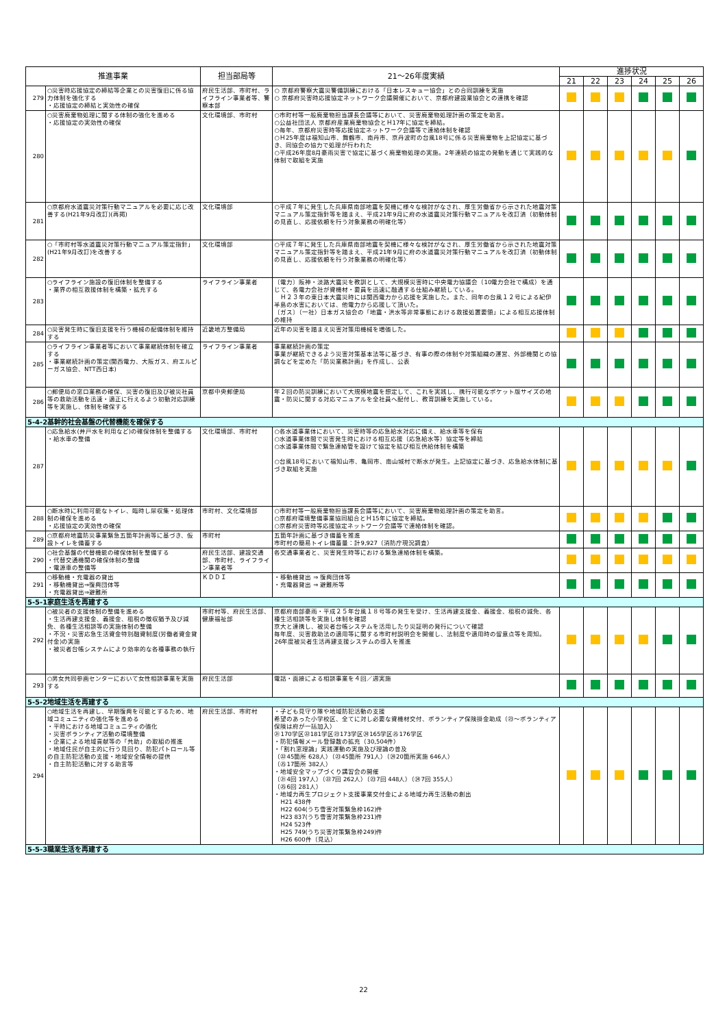| 推進事業 | | 担当部局等 | 21～26年度実績 | 進捗状況 | | | | | |
| --- | --- | --- | --- | --- | --- | --- | --- | --- | --- |
| | | | | 21 | 22 | 23 | 24 | 25 | 26 |
| 279 | ○災害時応援協定の締結等企業との災害復旧に係る協力体制を強化する ・応援協定の締結と実効性の確保 | 府民生活部、市町村、ライフライン事業者等、警察本部 | ○ 京都府警察大震災警備訓練における「日本レスキュー協会」との合同訓練を実施 ○ 京都府災害時応援協定ネットワーク会議開催において、京都府建設業協会との連携を確認 | | | | | | |
| 280 | ○災害廃棄物処理に関する体制の強化を進める ・応援協定の実効性の確保 | 文化環境部、市町村 | ○市町村等一般廃棄物担当課長会議等において、災害廃棄物処理計画の策定を助言。 ○公益社団法人 京都府産業廃棄物協会とＨ17年に協定を締結。 ○毎年、京都府災害時等応援協定ネットワーク会議等で連絡体制を確認 ○Ｈ25年度は福知山市、舞鶴市、南丹市、京丹波町の台風18号に係る災害廃棄物を上記協定に基づき、同協会の協力で処理が行われた ○平成26年度8月豪雨災害で協定に基づく廃棄物処理の実施。2年連続の協定の発動を通じて実践的な体制で取組を実施 | | | | | | |
| 281 | ○京都府水道震災対策行動マニュアルを必要に応じ改善する(H21年9月改訂)(再掲) | 文化環境部 | ○平成７年に発生した兵庫県南部地震を契機に様々な検討がなされ、厚生労働省から示された地震対策マニュアル策定指針等を踏まえ、平成21年9月に府の水道震災対策行動マニュアルを改訂済（初動体制の見直し、応援依頼を行う対象業務の明確化等） | | | | | | |
| 282 | ○「市町村等水道震災対策行動マニュアル策定指針」(H21年9月改訂)を改善する | 文化環境部 | ○平成７年に発生した兵庫県南部地震を契機に様々な検討がなされ、厚生労働省から示された地震対策マニュアル策定指針等を踏まえ、平成21年9月に府の水道震災対策行動マニュアルを改訂済（初動体制の見直し、応援依頼を行う対象業務の明確化等） | | | | | | |
| 283 | ○ライフライン施設の復旧体制を整備する ・業界の相互救援体制を構築・拡充する | ライフライン事業者 | 〔電力〕阪神・淡路大震災を教訓として、大規模災害時に中央電力協議会（10電力会社で構成）を通じて、各電力会社が資機材・要員を迅速に融通する仕組み継続している。 Ｈ２３年の東日本大震災時には関西電力から応援を実施した。また、同年の台風１２号による紀伊半島の水害においては、他電力から応援して頂いた。 〔ガス〕（一社）日本ガス協会の「地震・洪水等非常事態における救援処置要領」による相互応援体制の維持 | | | | | | |
| 284 | ○災害発生時に復旧支援を行う機械の配備体制を維持する | 近畿地方整備局 | 近年の災害を踏まえ災害対策用機械を増強した。 | | | | | | |
| 285 | ○ライフライン事業者等において事業継続体制を確立する ・事業継続計画の策定(関西電力、大阪ガス、府エルピーガス協会、NTT西日本) | ライフライン事業者 | 事業継続計画の策定 事業が継続できるよう災害対策基本法等に基づき、有事の際の体制や対策組織の運営、外部機関との協調などを定めた「防災業務計画」を作成し、公表 | | | | | | |
| 286 | ○郵便局の窓口業務の確保、災害の復旧及び被災社員等の救助活動を迅速・適正に行えるよう初動対応訓練等を実施し、体制を確保する | 京都中央郵便局 | 年２回の防災訓練において大規模地震を想定して、これを実践し、携行可能なポケット版サイズの地震・防災に関する対応マニュアルを全社員へ配付し、教育訓練を実施している。 | | | | | | |
| 5-4-2基幹的社会基盤の代替機能を確保する | | | | | | | | | |
| 287 | ○応急給水(井戸水を利用など)の確保体制を整備する ・給水車の整備 | 文化環境部、市町村 | ○各水道事業体において、災害時等の応急給水対応に備え、給水車等を保有 ○水道事業体間で災害発生時における相互応援（応急給水等）協定等を締結 ○水道事業体間で緊急連絡管を設けて協定を結び相互供給体制を構築 ○台風18号において福知山市、亀岡市、南山城村で断水が発生。上記協定に基づき、応急給水体制に基づき取組を実施 | | | | | | |
| 288 | ○断水時に利用可能なトイレ、臨時し尿収集・処理体制の確保を進める ・応援協定の実効性の確保 | 市町村、文化環境部 | ○市町村等一般廃棄物担当課長会議等において、災害廃棄物処理計画の策定を助言。 ○京都府環境整備事業協同組合とＨ15年に協定を締結。 ○京都府災害時等応援協定ネットワーク会議等で連絡体制を確認。 | | | | | | |
| 289 | ○京都府地震防災事業緊急五箇年計画等に基づき、仮設トイレを備蓄する | 市町村 | 五箇年計画に基づき備蓄を推進 市町村の簡易トイレ備蓄量：計9,927（消防庁現況調査） | | | | | | |
| 290 | ○社会基盤の代替機能の確保体制を整備する ・代替交通機関の確保体制の整備 ・電源車の整備等 | 府民生活部、建設交通部、市町村、ライフライン事業者等 | 各交通事業者と、災害発生時等における緊急連絡体制を構築。 | | | | | | |
| 291 | ○移動機・充電器の貸出 ・移動機貸出⇒復興団体等 ・充電器貸出⇒避難所 | ＫＤＤＩ | ・移動機貸出 ⇒ 復興団体等 ・充電器貸出 ⇒ 避難所等 | | | | | | |
| 5-5-1家庭生活を再建する | | | | | | | | | |
| 292 | ○被災者の支援体制の整備を進める ・生活再建支援金、義援金、租税の徴収猶予及び減免、各種生活相談等の実施体制の整備 ・不況・災害応急生活資金特別融資制度(労働者資金貸付金)の実施 ・被災者台帳システムにより効率的な各種事務の執行 | 市町村等、府民生活部、健康福祉部 | 京都府南部豪雨・平成２５年台風１８号等の発生を受け、生活再建支援金、義援金、租税の減免、各種生活相談等を実施し体制を確認 京大と連携し、被災者台帳システムを活用したり災証明の発行について確認 毎年度、災害救助法の適用等に関する市町村説明会を開催し、法制度や適用時の留意点等を周知。 26年度被災者生活再建支援システムの導入を推進 | | | | | | |
| 293 | ○男女共同参画センターにおいて女性相談事業を実施する | 府民生活部 | 電話・面接による相談事業を４回／週実施 | | | | | | |
| 5-5-2地域生活を再建する | | | | | | | | | |
| 294 | ○地域生活を再建し、早期復興を可能とするため、地域コミュニティの強化等を進める ・平時における地域コミュニティの強化 ・災害ボランティア活動の環境整備 ・企業による地域貢献等の「共助」の取組の推進 ・地域住民が自主的に行う見回り、防犯パトロール等の自主防犯活動の支援・地域安全情報の提供 ・自主防犯活動に対する助言等 | 府民生活部、市町村 | ・子ども見守り隊や地域防犯活動の支援 希望のあった小学校区、全てに対し必要な資機材交付、ボランティア保険掛金助成（㉓～ボランティア保険は府が一括加入） ㉑170学区㉒181学区㉓173学区㉔165学区㉕176学区 ・防犯情報メール登録数の拡充（30,504件） ・「割れ窓理論」実践運動の実施及び理論の普及 （㉒45箇所 628人）（㉓45箇所 791人）（㉔20箇所実施 646人） （㉕17箇所 382人） ・地域安全マップづくり講習会の開催 （㉑4回 197人）（㉒7回 262人）（㉓7回 448人）（㉔7回 355人） （㉕6回 281人） ・地域力再生プロジェクト支援事業交付金による地域力再生活動の創出 H21 438件 H22 604(うち雪害対策緊急枠162)件 H23 837(うち雪害対策緊急枠231)件 H24 523件 H25 749(うち災害対策緊急枠249)件 H26 600件（見込） | | | | | | |
| 5-5-3職業生活を再建する | | | | | | | | | |
22